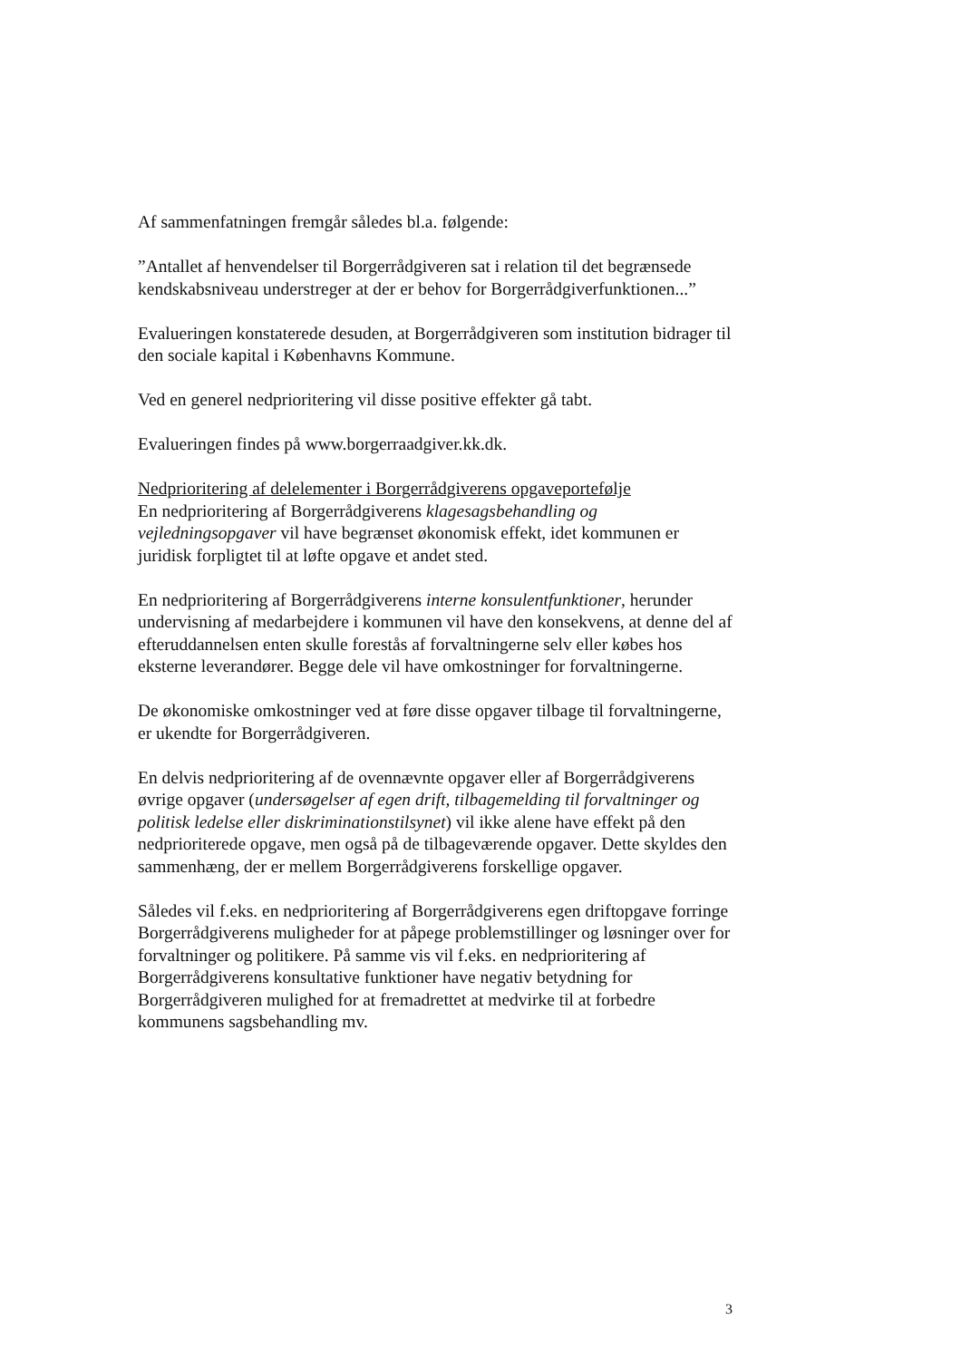Af sammenfatningen fremgår således bl.a. følgende:
”Antallet af henvendelser til Borgerrådgiveren sat i relation til det begrænsede kendskabsniveau understreger at der er behov for Borgerrådgiverfunktionen...”
Evalueringen konstaterede desuden, at Borgerrådgiveren som institution bidrager til den sociale kapital i Københavns Kommune.
Ved en generel nedprioritering vil disse positive effekter gå tabt.
Evalueringen findes på www.borgerraadgiver.kk.dk.
Nedprioritering af delelementer i Borgerrådgiverens opgaveportefølje
En nedprioritering af Borgerrådgiverens klagesagsbehandling og vejledningsopgaver vil have begrænset økonomisk effekt, idet kommunen er juridisk forpligtet til at løfte opgave et andet sted.
En nedprioritering af Borgerrådgiverens interne konsulentfunktioner, herunder undervisning af medarbejdere i kommunen vil have den konsekvens, at denne del af efteruddannelsen enten skulle forestås af forvaltningerne selv eller købes hos eksterne leverandører. Begge dele vil have omkostninger for forvaltningerne.
De økonomiske omkostninger ved at føre disse opgaver tilbage til forvaltningerne, er ukendte for Borgerrådgiveren.
En delvis nedprioritering af de ovennævnte opgaver eller af Borgerrådgiverens øvrige opgaver (undersøgelser af egen drift, tilbagemelding til forvaltninger og politisk ledelse eller diskriminationstilsynet) vil ikke alene have effekt på den nedprioriterede opgave, men også på de tilbageværende opgaver. Dette skyldes den sammenhæng, der er mellem Borgerrådgiverens forskellige opgaver.
Således vil f.eks. en nedprioritering af Borgerrådgiverens egen driftopgave forringe Borgerrådgiverens muligheder for at påpege problemstillinger og løsninger over for forvaltninger og politikere. På samme vis vil f.eks. en nedprioritering af Borgerrådgiverens konsultative funktioner have negativ betydning for Borgerrådgiveren mulighed for at fremadrettet at medvirke til at forbedre kommunens sagsbehandling mv.
3